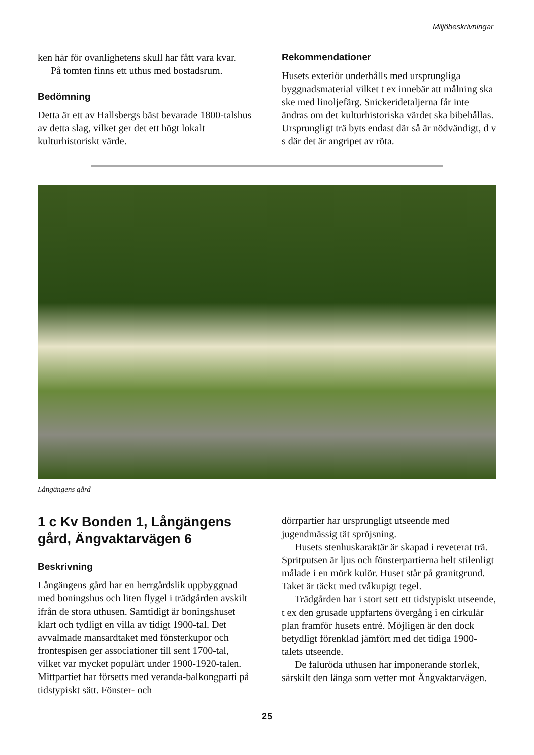Miljöbeskrivningar
ken här för ovanlighetens skull har fått vara kvar.
På tomten finns ett uthus med bostadsrum.
Bedömning
Detta är ett av Hallsbergs bäst bevarade 1800-talshus av detta slag, vilket ger det ett högt lokalt kulturhistoriskt värde.
Rekommendationer
Husets exteriör underhålls med ursprungliga byggnadsmaterial vilket t ex innebär att målning ska ske med linoljefärg. Snickeridetaljerna får inte ändras om det kulturhistoriska värdet ska bibehållas. Ursprungligt trä byts endast där så är nödvändigt, d v s där det är angripet av röta.
Långängens gård
1 c Kv Bonden 1, Långängens gård, Ängvaktarvägen 6
Beskrivning
Långängens gård har en herrgårdslik uppbyggnad med boningshus och liten flygel i trädgården avskilt ifrån de stora uthusen. Samtidigt är boningshuset klart och tydligt en villa av tidigt 1900-tal. Det avvalmade mansardtaket med fönsterkupor och frontespisen ger associationer till sent 1700-tal, vilket var mycket populärt under 1900-1920-talen. Mittpartiet har försetts med veranda-balkongparti på tidstypiskt sätt. Fönster- och
dörrpartier har ursprungligt utseende med jugendmässig tät spröjsning.
Husets stenhuskaraktär är skapad i reveterat trä. Spritputsen är ljus och fönsterpartierna helt stilenligt målade i en mörk kulör. Huset står på granitgrund. Taket är täckt med tvåkupigt tegel.
Trädgården har i stort sett ett tidstypiskt utseende, t ex den grusade uppfartens övergång i en cirkulär plan framför husets entré. Möjligen är den dock betydligt förenklad jämfört med det tidiga 1900-talets utseende.
De faluröda uthusen har imponerande storlek, särskilt den länga som vetter mot Ängvaktarvägen.
25